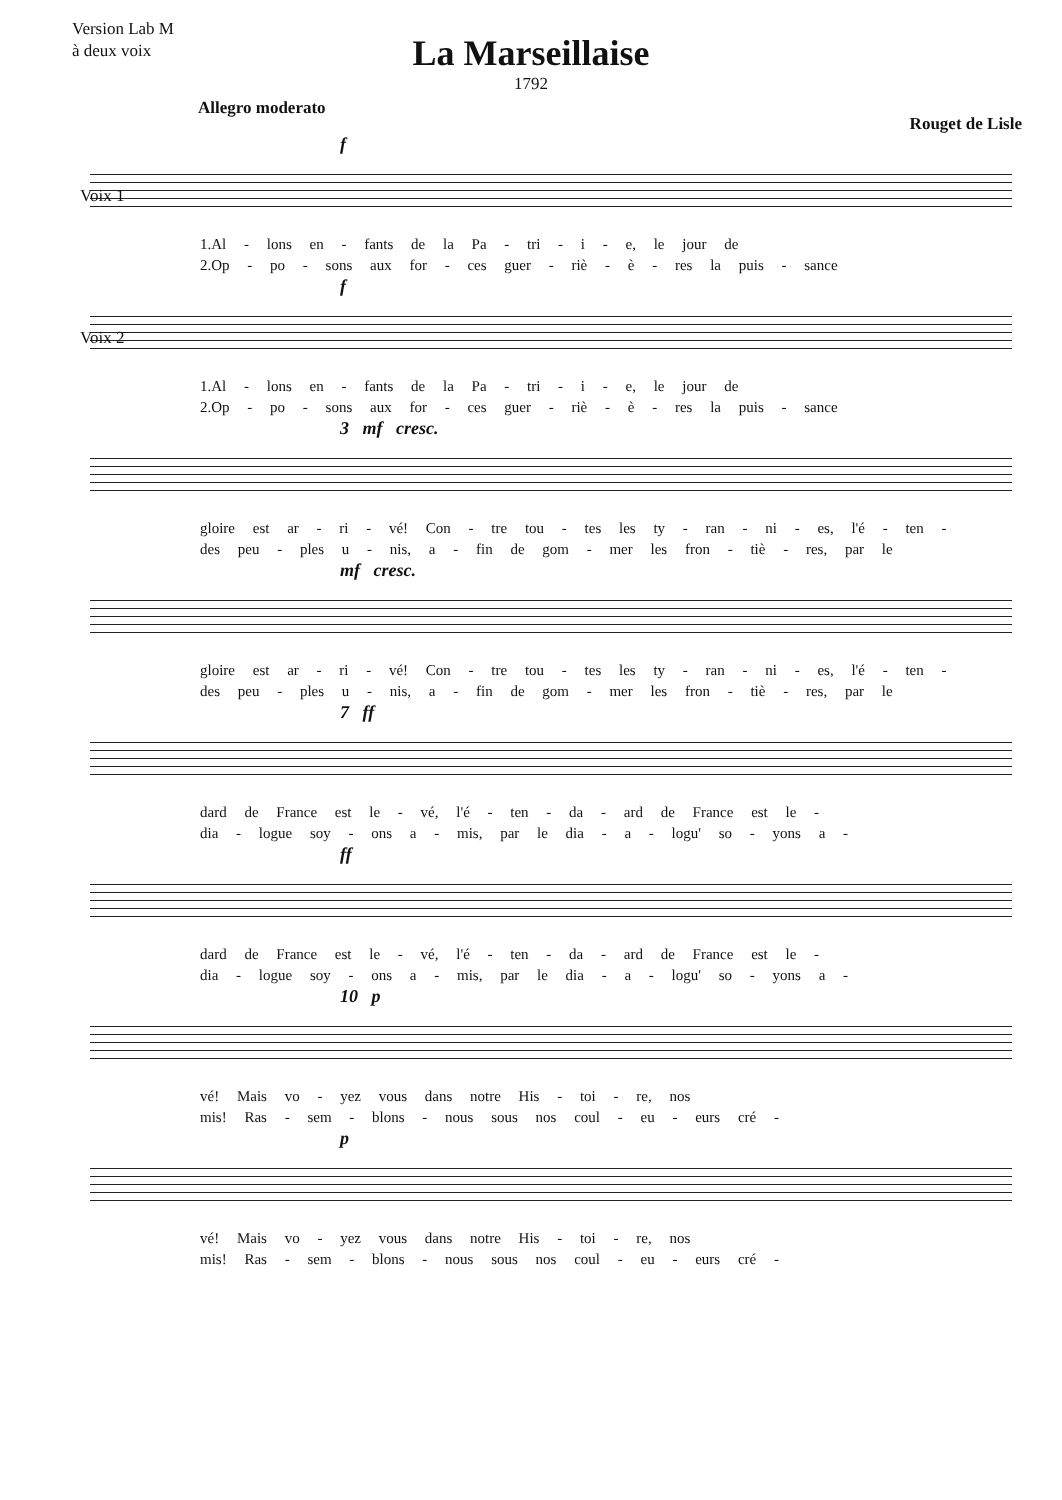Version Lab M
à deux voix
La Marseillaise
1792
Allegro moderato
Rouget de Lisle
f
Voix 1
1.Al - lons en - fants de la Pa - tri - i - e, le jour de
2.Op - po - sons aux for - ces guer - riè - è - res la puis - sance
f
Voix 2
1.Al - lons en - fants de la Pa - tri - i - e, le jour de
2.Op - po - sons aux for - ces guer - riè - è - res la puis - sance
3 mf cresc.
gloire est ar - ri - vé! Con - tre tou - tes les ty - ran - ni - es, l'é - ten -
des peu - ples u - nis, a - fin de gom - mer les fron - tiè - res, par le
mf cresc.
gloire est ar - ri - vé! Con - tre tou - tes les ty - ran - ni - es, l'é - ten -
des peu - ples u - nis, a - fin de gom - mer les fron - tiè - res, par le
7 ff
dard de France est le - vé, l'é - ten - da - ard de France est le -
dia - logue soy - ons a - mis, par le dia - a - logu' so - yons a -
ff
dard de France est le - vé, l'é - ten - da - ard de France est le -
dia - logue soy - ons a - mis, par le dia - a - logu' so - yons a -
10 p
vé! Mais vo - yez vous dans notre His - toi - re, nos
mis! Ras - sem - blons - nous sous nos coul - eu - eurs cré -
p
vé! Mais vo - yez vous dans notre His - toi - re, nos
mis! Ras - sem - blons - nous sous nos coul - eu - eurs cré -